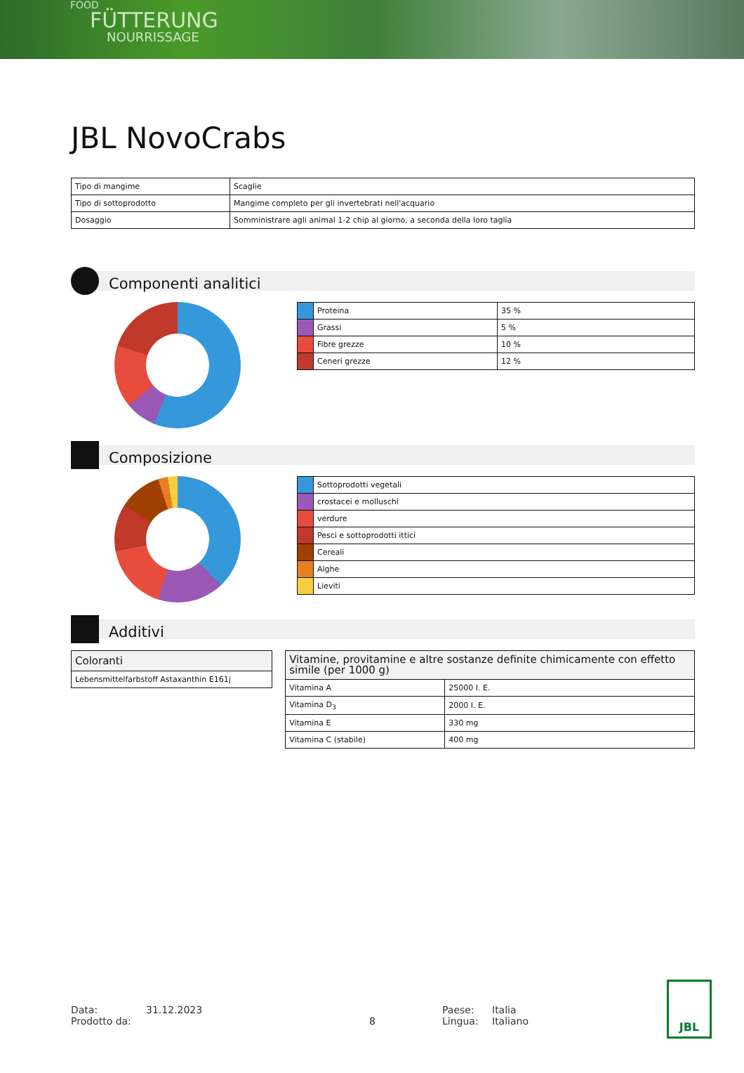FOOD
FÜTTERUNG
NOURRISSAGE
JBL NovoCrabs
| Tipo di mangime | Scaglie |
| Tipo di sottoprodotto | Mangime completo per gli invertebrati nell'acquario |
| Dosaggio | Somministrare agli animal 1-2 chip al giorno, a seconda della loro taglia |
Componenti analitici
| | Proteina | 35 % |
| | Grassi | 5 % |
| | Fibre grezze | 10 % |
| | Ceneri grezze | 12 % |
Composizione
| | Sottoprodotti vegetali |
| | crostacei e molluschi |
| | verdure |
| | Pesci e sottoprodotti ittici |
| | Cereali |
| | Alghe |
| | Lieviti |
Additivi
| Coloranti |
| --- |
| Lebensmittelfarbstoff Astaxanthin E161j |
| Vitamine, provitamine e altre sostanze definite chimicamente con effetto simile (per 1000 g) | |
| --- | --- |
| Vitamina A | 25000 I. E. |
| Vitamina D<sub>3</sub> | 2000 I. E. |
| Vitamina E | 330 mg |
| Vitamina C (stabile) | 400 mg |
Data:
Prodotto da:
31.12.2023
8 Paese:
Lingua:
Italia
Italiano
JBL